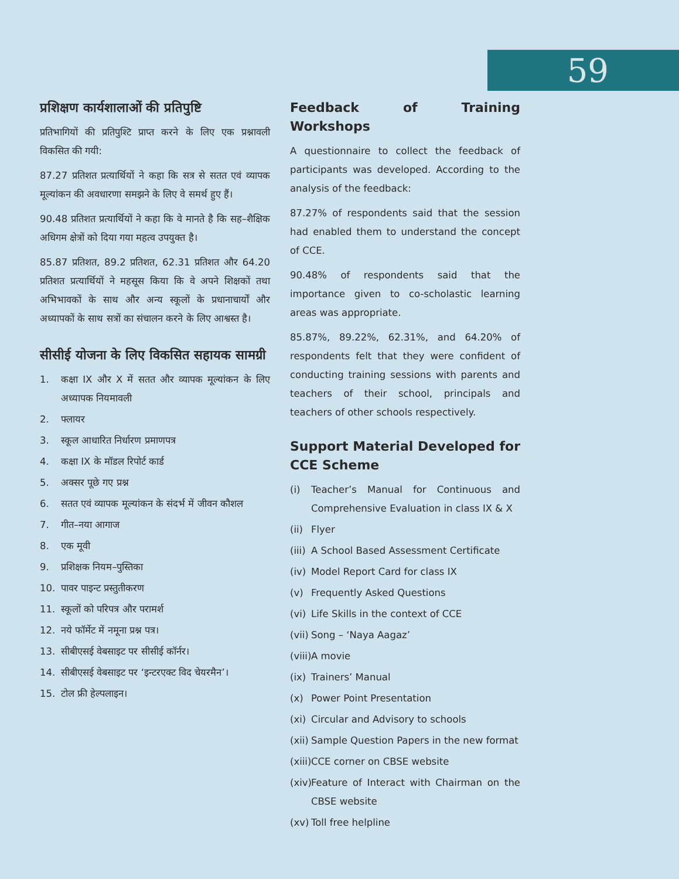59
प्रशिक्षण कार्यशालाओं की प्रतिपुष्टि
प्रतिभागियों की प्रतिपुश्टि प्राप्त करने के लिए एक प्रश्नावली विकसित की गयी:
87.27 प्रतिशत प्रत्यार्थियों ने कहा कि सत्र से सतत एवं व्यापक मूल्यांकन की अवधारणा समझने के लिए वे समर्थ हुए हैं।
90.48 प्रतिशत प्रत्यार्थियों ने कहा कि वे मानते है कि सह–शैक्षिक अधिगम क्षेत्रों को दिया गया महत्व उपयुक्त है।
85.87 प्रतिशत, 89.2 प्रतिशत, 62.31 प्रतिशत और 64.20 प्रतिशत प्रत्यार्थियों ने महसूस किया कि वे अपने शिक्षकों तथा अभिभावकों के साथ और अन्य स्कूलों के प्रधानाचार्यों और अध्यापकों के साथ सत्रों का संचालन करने के लिए आश्वस्त है।
सीसीई योजना के लिए विकसित सहायक सामग्री
1. कक्षा IX और X में सतत और व्यापक मूल्यांकन के लिए अध्यापक नियमावली
2. फ्लायर
3. स्कूल आधारित निर्धारण प्रमाणपत्र
4. कक्षा IX के मॉडल रिपोर्ट कार्ड
5. अक्सर पूछे गए प्रश्न
6. सतत एवं व्यापक मूल्यांकन के संदर्भ में जीवन कौशल
7. गीत–नया आगाज
8. एक मूवी
9. प्रशिक्षक नियम–पुस्तिका
10. पावर पाइन्ट प्रस्तुतीकरण
11. स्कूलों को परिपत्र और परामर्श
12. नये फॉर्मेट में नमूना प्रश्न पत्र।
13. सीबीएसई वेबसाइट पर सीसीई कॉर्नर।
14. सीबीएसई वेबसाइट पर ‘इन्टरएक्ट विद चेयरमैन’।
15. टोल फ्री हेल्पलाइन।
Feedback of Training Workshops
A questionnaire to collect the feedback of participants was developed. According to the analysis of the feedback:
87.27% of respondents said that the session had enabled them to understand the concept of CCE.
90.48% of respondents said that the importance given to co-scholastic learning areas was appropriate.
85.87%, 89.22%, 62.31%, and 64.20% of respondents felt that they were confident of conducting training sessions with parents and teachers of their school, principals and teachers of other schools respectively.
Support Material Developed for CCE Scheme
(i) Teacher’s Manual for Continuous and Comprehensive Evaluation in class IX & X
(ii) Flyer
(iii) A School Based Assessment Certificate
(iv) Model Report Card for class IX
(v) Frequently Asked Questions
(vi) Life Skills in the context of CCE
(vii) Song – ‘Naya Aagaz’
(viii) A movie
(ix) Trainers’ Manual
(x) Power Point Presentation
(xi) Circular and Advisory to schools
(xii) Sample Question Papers in the new format
(xiii) CCE corner on CBSE website
(xiv) Feature of Interact with Chairman on the CBSE website
(xv) Toll free helpline